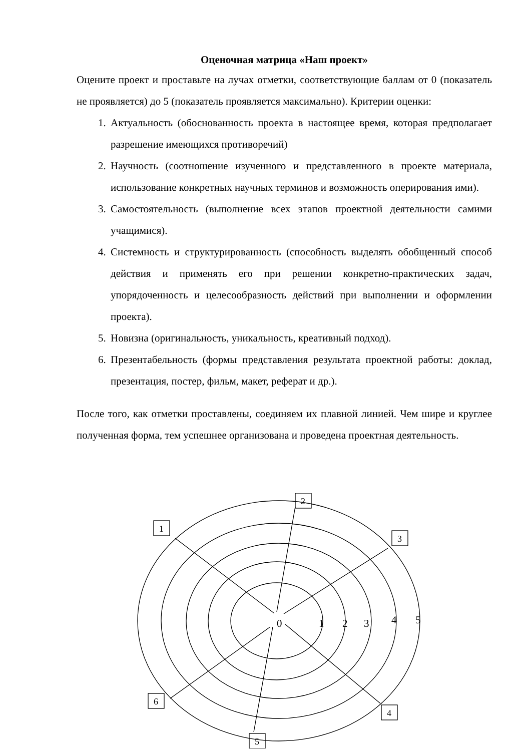Оценочная матрица «Наш проект»
Оцените проект и проставьте на лучах отметки, соответствующие баллам от 0 (показатель не проявляется) до 5 (показатель проявляется максимально). Критерии оценки:
1. Актуальность (обоснованность проекта в настоящее время, которая предполагает разрешение имеющихся противоречий)
2. Научность (соотношение изученного и представленного в проекте материала, использование конкретных научных терминов и возможность оперирования ими).
3. Самостоятельность (выполнение всех этапов проектной деятельности самими учащимися).
4. Системность и структурированность (способность выделять обобщенный способ действия и применять его при решении конкретно-практических задач, упорядоченность и целесообразность действий при выполнении и оформлении проекта).
5. Новизна (оригинальность, уникальность, креативный подход).
6. Презентабельность (формы представления результата проектной работы: доклад, презентация, постер, фильм, макет, реферат и др.).
После того, как отметки проставлены, соединяем их плавной линией. Чем шире и круглее полученная форма, тем успешнее организована и проведена проектная деятельность.
1
2
3
4
5
6
0
1
2
3
4
5